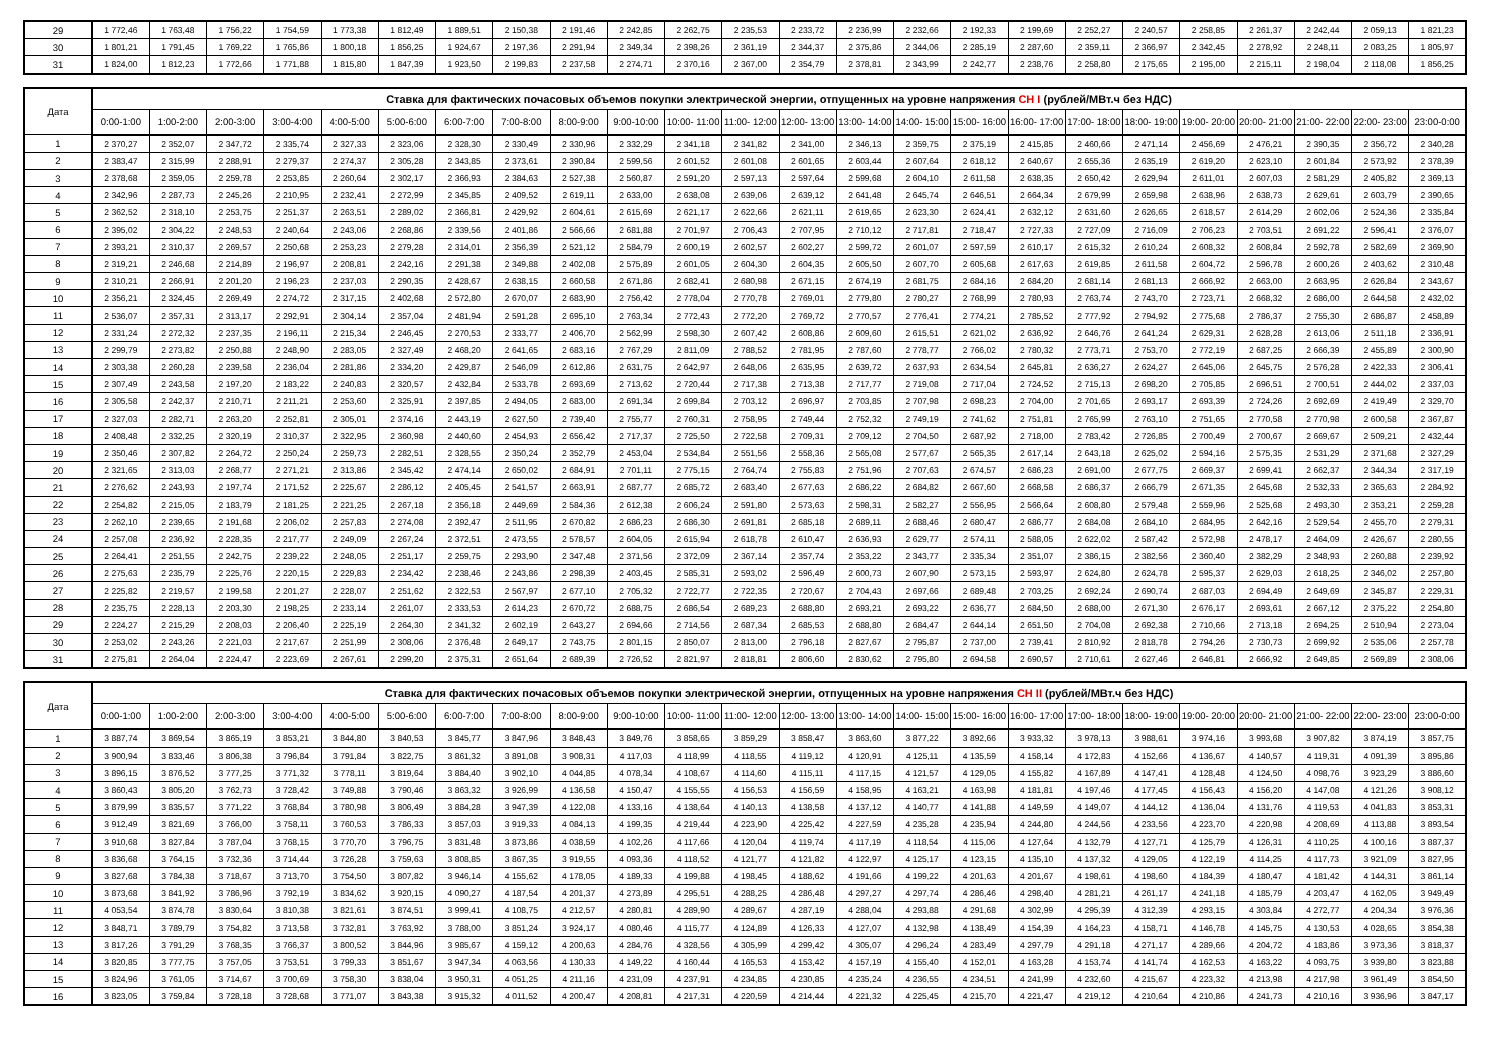| 29 | 1 772,46 | 1 763,48 | 1 756,22 | 1 754,59 | 1 773,38 | 1 812,49 | 1 889,51 | 2 150,38 | 2 191,46 | 2 242,85 | 2 262,75 | 2 235,53 | 2 233,72 | 2 236,99 | 2 232,66 | 2 192,33 | 2 199,69 | 2 252,27 | 2 240,57 | 2 258,85 | 2 261,37 | 2 242,44 | 2 059,13 | 1 821,23 |
| 30 | 1 801,21 | 1 791,45 | 1 769,22 | 1 765,86 | 1 800,18 | 1 856,25 | 1 924,67 | 2 197,36 | 2 291,94 | 2 349,34 | 2 398,26 | 2 361,19 | 2 344,37 | 2 375,86 | 2 344,06 | 2 285,19 | 2 287,60 | 2 359,11 | 2 366,97 | 2 342,45 | 2 278,92 | 2 248,11 | 2 083,25 | 1 805,97 |
| 31 | 1 824,00 | 1 812,23 | 1 772,66 | 1 771,88 | 1 815,80 | 1 847,39 | 1 923,50 | 2 199,83 | 2 237,58 | 2 274,71 | 2 370,16 | 2 367,00 | 2 354,79 | 2 378,81 | 2 343,99 | 2 242,77 | 2 238,76 | 2 258,80 | 2 175,65 | 2 195,00 | 2 215,11 | 2 198,04 | 2 118,08 | 1 856,25 |
| Дата | Ставка для фактических почасовых объемов покупки электрической энергии, отпущенных на уровне напряжения СН I (рублей/МВт.ч без НДС) | | | | | | | | | | | | | | | | | | | | | | | |
| --- | --- | --- | --- | --- | --- | --- | --- | --- | --- | --- | --- | --- | --- | --- | --- | --- | --- | --- | --- | --- | --- | --- | --- | --- |
| | 0:00-1:00 | 1:00-2:00 | 2:00-3:00 | 3:00-4:00 | 4:00-5:00 | 5:00-6:00 | 6:00-7:00 | 7:00-8:00 | 8:00-9:00 | 9:00-10:00 | 10:00- 11:00 | 11:00- 12:00 | 12:00- 13:00 | 13:00- 14:00 | 14:00- 15:00 | 15:00- 16:00 | 16:00- 17:00 | 17:00- 18:00 | 18:00- 19:00 | 19:00- 20:00 | 20:00- 21:00 | 21:00- 22:00 | 22:00- 23:00 | 23:00-0:00 |
| 1 | 2 370,27 | 2 352,07 | 2 347,72 | 2 335,74 | 2 327,33 | 2 323,06 | 2 328,30 | 2 330,49 | 2 330,96 | 2 332,29 | 2 341,18 | 2 341,82 | 2 341,00 | 2 346,13 | 2 359,75 | 2 375,19 | 2 415,85 | 2 460,66 | 2 471,14 | 2 456,69 | 2 476,21 | 2 390,35 | 2 356,72 | 2 340,28 |
| 2 | 2 383,47 | 2 315,99 | 2 288,91 | 2 279,37 | 2 274,37 | 2 305,28 | 2 343,85 | 2 373,61 | 2 390,84 | 2 599,56 | 2 601,52 | 2 601,08 | 2 601,65 | 2 603,44 | 2 607,64 | 2 618,12 | 2 640,67 | 2 655,36 | 2 635,19 | 2 619,20 | 2 623,10 | 2 601,84 | 2 573,92 | 2 378,39 |
| 3 | 2 378,68 | 2 359,05 | 2 259,78 | 2 253,85 | 2 260,64 | 2 302,17 | 2 366,93 | 2 384,63 | 2 527,38 | 2 560,87 | 2 591,20 | 2 597,13 | 2 597,64 | 2 599,68 | 2 604,10 | 2 611,58 | 2 638,35 | 2 650,42 | 2 629,94 | 2 611,01 | 2 607,03 | 2 581,29 | 2 405,82 | 2 369,13 |
| 4 | 2 342,96 | 2 287,73 | 2 245,26 | 2 210,95 | 2 232,41 | 2 272,99 | 2 345,85 | 2 409,52 | 2 619,11 | 2 633,00 | 2 638,08 | 2 639,06 | 2 639,12 | 2 641,48 | 2 645,74 | 2 646,51 | 2 664,34 | 2 679,99 | 2 659,98 | 2 638,96 | 2 638,73 | 2 629,61 | 2 603,79 | 2 390,65 |
| 5 | 2 362,52 | 2 318,10 | 2 253,75 | 2 251,37 | 2 263,51 | 2 289,02 | 2 366,81 | 2 429,92 | 2 604,61 | 2 615,69 | 2 621,17 | 2 622,66 | 2 621,11 | 2 619,65 | 2 623,30 | 2 624,41 | 2 632,12 | 2 631,60 | 2 626,65 | 2 618,57 | 2 614,29 | 2 602,06 | 2 524,36 | 2 335,84 |
| 6 | 2 395,02 | 2 304,22 | 2 248,53 | 2 240,64 | 2 243,06 | 2 268,86 | 2 339,56 | 2 401,86 | 2 566,66 | 2 681,88 | 2 701,97 | 2 706,43 | 2 707,95 | 2 710,12 | 2 717,81 | 2 718,47 | 2 727,33 | 2 727,09 | 2 716,09 | 2 706,23 | 2 703,51 | 2 691,22 | 2 596,41 | 2 376,07 |
| 7 | 2 393,21 | 2 310,37 | 2 269,57 | 2 250,68 | 2 253,23 | 2 279,28 | 2 314,01 | 2 356,39 | 2 521,12 | 2 584,79 | 2 600,19 | 2 602,57 | 2 602,27 | 2 599,72 | 2 601,07 | 2 597,59 | 2 610,17 | 2 615,32 | 2 610,24 | 2 608,32 | 2 608,84 | 2 592,78 | 2 582,69 | 2 369,90 |
| 8 | 2 319,21 | 2 246,68 | 2 214,89 | 2 196,97 | 2 208,81 | 2 242,16 | 2 291,38 | 2 349,88 | 2 402,08 | 2 575,89 | 2 601,05 | 2 604,30 | 2 604,35 | 2 605,50 | 2 607,70 | 2 605,68 | 2 617,63 | 2 619,85 | 2 611,58 | 2 604,72 | 2 596,78 | 2 600,26 | 2 403,62 | 2 310,48 |
| 9 | 2 310,21 | 2 266,91 | 2 201,20 | 2 196,23 | 2 237,03 | 2 290,35 | 2 428,67 | 2 638,15 | 2 660,58 | 2 671,86 | 2 682,41 | 2 680,98 | 2 671,15 | 2 674,19 | 2 681,75 | 2 684,16 | 2 684,20 | 2 681,14 | 2 681,13 | 2 666,92 | 2 663,00 | 2 663,95 | 2 626,84 | 2 343,67 |
| 10 | 2 356,21 | 2 324,45 | 2 269,49 | 2 274,72 | 2 317,15 | 2 402,68 | 2 572,80 | 2 670,07 | 2 683,90 | 2 756,42 | 2 778,04 | 2 770,78 | 2 769,01 | 2 779,80 | 2 780,27 | 2 768,99 | 2 780,93 | 2 763,74 | 2 743,70 | 2 723,71 | 2 668,32 | 2 686,00 | 2 644,58 | 2 432,02 |
| 11 | 2 536,07 | 2 357,31 | 2 313,17 | 2 292,91 | 2 304,14 | 2 357,04 | 2 481,94 | 2 591,28 | 2 695,10 | 2 763,34 | 2 772,43 | 2 772,20 | 2 769,72 | 2 770,57 | 2 776,41 | 2 774,21 | 2 785,52 | 2 777,92 | 2 794,92 | 2 775,68 | 2 786,37 | 2 755,30 | 2 686,87 | 2 458,89 |
| 12 | 2 331,24 | 2 272,32 | 2 237,35 | 2 196,11 | 2 215,34 | 2 246,45 | 2 270,53 | 2 333,77 | 2 406,70 | 2 562,99 | 2 598,30 | 2 607,42 | 2 608,86 | 2 609,60 | 2 615,51 | 2 621,02 | 2 636,92 | 2 646,76 | 2 641,24 | 2 629,31 | 2 628,28 | 2 613,06 | 2 511,18 | 2 336,91 |
| 13 | 2 299,79 | 2 273,82 | 2 250,88 | 2 248,90 | 2 283,05 | 2 327,49 | 2 468,20 | 2 641,65 | 2 683,16 | 2 767,29 | 2 811,09 | 2 788,52 | 2 781,95 | 2 787,60 | 2 778,77 | 2 766,02 | 2 780,32 | 2 773,71 | 2 753,70 | 2 772,19 | 2 687,25 | 2 666,39 | 2 455,89 | 2 300,90 |
| 14 | 2 303,38 | 2 260,28 | 2 239,58 | 2 236,04 | 2 281,86 | 2 334,20 | 2 429,87 | 2 546,09 | 2 612,86 | 2 631,75 | 2 642,97 | 2 648,06 | 2 635,95 | 2 639,72 | 2 637,93 | 2 634,54 | 2 645,81 | 2 636,27 | 2 624,27 | 2 645,06 | 2 645,75 | 2 576,28 | 2 422,33 | 2 306,41 |
| 15 | 2 307,49 | 2 243,58 | 2 197,20 | 2 183,22 | 2 240,83 | 2 320,57 | 2 432,84 | 2 533,78 | 2 693,69 | 2 713,62 | 2 720,44 | 2 717,38 | 2 713,38 | 2 717,77 | 2 719,08 | 2 717,04 | 2 724,52 | 2 715,13 | 2 698,20 | 2 705,85 | 2 696,51 | 2 700,51 | 2 444,02 | 2 337,03 |
| 16 | 2 305,58 | 2 242,37 | 2 210,71 | 2 211,21 | 2 253,60 | 2 325,91 | 2 397,85 | 2 494,05 | 2 683,00 | 2 691,34 | 2 699,84 | 2 703,12 | 2 696,97 | 2 703,85 | 2 707,98 | 2 698,23 | 2 704,00 | 2 701,65 | 2 693,17 | 2 693,39 | 2 724,26 | 2 692,69 | 2 419,49 | 2 329,70 |
| 17 | 2 327,03 | 2 282,71 | 2 263,20 | 2 252,81 | 2 305,01 | 2 374,16 | 2 443,19 | 2 627,50 | 2 739,40 | 2 755,77 | 2 760,31 | 2 758,95 | 2 749,44 | 2 752,32 | 2 749,19 | 2 741,62 | 2 751,81 | 2 765,99 | 2 763,10 | 2 751,65 | 2 770,58 | 2 770,98 | 2 600,58 | 2 367,87 |
| 18 | 2 408,48 | 2 332,25 | 2 320,19 | 2 310,37 | 2 322,95 | 2 360,98 | 2 440,60 | 2 454,93 | 2 656,42 | 2 717,37 | 2 725,50 | 2 722,58 | 2 709,31 | 2 709,12 | 2 704,50 | 2 687,92 | 2 718,00 | 2 783,42 | 2 726,85 | 2 700,49 | 2 700,67 | 2 669,67 | 2 509,21 | 2 432,44 |
| 19 | 2 350,46 | 2 307,82 | 2 264,72 | 2 250,24 | 2 259,73 | 2 282,51 | 2 328,55 | 2 350,24 | 2 352,79 | 2 453,04 | 2 534,84 | 2 551,56 | 2 558,36 | 2 565,08 | 2 577,67 | 2 565,35 | 2 617,14 | 2 643,18 | 2 625,02 | 2 594,16 | 2 575,35 | 2 531,29 | 2 371,68 | 2 327,29 |
| 20 | 2 321,65 | 2 313,03 | 2 268,77 | 2 271,21 | 2 313,86 | 2 345,42 | 2 474,14 | 2 650,02 | 2 684,91 | 2 701,11 | 2 775,15 | 2 764,74 | 2 755,83 | 2 751,96 | 2 707,63 | 2 674,57 | 2 686,23 | 2 691,00 | 2 677,75 | 2 669,37 | 2 699,41 | 2 662,37 | 2 344,34 | 2 317,19 |
| 21 | 2 276,62 | 2 243,93 | 2 197,74 | 2 171,52 | 2 225,67 | 2 286,12 | 2 405,45 | 2 541,57 | 2 663,91 | 2 687,77 | 2 685,72 | 2 683,40 | 2 677,63 | 2 686,22 | 2 684,82 | 2 667,60 | 2 668,58 | 2 686,37 | 2 666,79 | 2 671,35 | 2 645,68 | 2 532,33 | 2 365,63 | 2 284,92 |
| 22 | 2 254,82 | 2 215,05 | 2 183,79 | 2 181,25 | 2 221,25 | 2 267,18 | 2 356,18 | 2 449,69 | 2 584,36 | 2 612,38 | 2 606,24 | 2 591,80 | 2 573,63 | 2 598,31 | 2 582,27 | 2 556,95 | 2 566,64 | 2 608,80 | 2 579,48 | 2 559,96 | 2 525,68 | 2 493,30 | 2 353,21 | 2 259,28 |
| 23 | 2 262,10 | 2 239,65 | 2 191,68 | 2 206,02 | 2 257,83 | 2 274,08 | 2 392,47 | 2 511,95 | 2 670,82 | 2 686,23 | 2 686,30 | 2 691,81 | 2 685,18 | 2 689,11 | 2 688,46 | 2 680,47 | 2 686,77 | 2 684,08 | 2 684,10 | 2 684,95 | 2 642,16 | 2 529,54 | 2 455,70 | 2 279,31 |
| 24 | 2 257,08 | 2 236,92 | 2 228,35 | 2 217,77 | 2 249,09 | 2 267,24 | 2 372,51 | 2 473,55 | 2 578,57 | 2 604,05 | 2 615,94 | 2 618,78 | 2 610,47 | 2 636,93 | 2 629,77 | 2 574,11 | 2 588,05 | 2 622,02 | 2 587,42 | 2 572,98 | 2 478,17 | 2 464,09 | 2 426,67 | 2 280,55 |
| 25 | 2 264,41 | 2 251,55 | 2 242,75 | 2 239,22 | 2 248,05 | 2 251,17 | 2 259,75 | 2 293,90 | 2 347,48 | 2 371,56 | 2 372,09 | 2 367,14 | 2 357,74 | 2 353,22 | 2 343,77 | 2 335,34 | 2 351,07 | 2 386,15 | 2 382,56 | 2 360,40 | 2 382,29 | 2 348,93 | 2 260,88 | 2 239,92 |
| 26 | 2 275,63 | 2 235,79 | 2 225,76 | 2 220,15 | 2 229,83 | 2 234,42 | 2 238,46 | 2 243,86 | 2 298,39 | 2 403,45 | 2 585,31 | 2 593,02 | 2 596,49 | 2 600,73 | 2 607,90 | 2 573,15 | 2 593,97 | 2 624,80 | 2 624,78 | 2 595,37 | 2 629,03 | 2 618,25 | 2 346,02 | 2 257,80 |
| 27 | 2 225,82 | 2 219,57 | 2 199,58 | 2 201,27 | 2 228,07 | 2 251,62 | 2 322,53 | 2 567,97 | 2 677,10 | 2 705,32 | 2 722,77 | 2 722,35 | 2 720,67 | 2 704,43 | 2 697,66 | 2 689,48 | 2 703,25 | 2 692,24 | 2 690,74 | 2 687,03 | 2 694,49 | 2 649,69 | 2 345,87 | 2 229,31 |
| 28 | 2 235,75 | 2 228,13 | 2 203,30 | 2 198,25 | 2 233,14 | 2 261,07 | 2 333,53 | 2 614,23 | 2 670,72 | 2 688,75 | 2 686,54 | 2 689,23 | 2 688,80 | 2 693,21 | 2 693,22 | 2 636,77 | 2 684,50 | 2 688,00 | 2 671,30 | 2 676,17 | 2 693,61 | 2 667,12 | 2 375,22 | 2 254,80 |
| 29 | 2 224,27 | 2 215,29 | 2 208,03 | 2 206,40 | 2 225,19 | 2 264,30 | 2 341,32 | 2 602,19 | 2 643,27 | 2 694,66 | 2 714,56 | 2 687,34 | 2 685,53 | 2 688,80 | 2 684,47 | 2 644,14 | 2 651,50 | 2 704,08 | 2 692,38 | 2 710,66 | 2 713,18 | 2 694,25 | 2 510,94 | 2 273,04 |
| 30 | 2 253,02 | 2 243,26 | 2 221,03 | 2 217,67 | 2 251,99 | 2 308,06 | 2 376,48 | 2 649,17 | 2 743,75 | 2 801,15 | 2 850,07 | 2 813,00 | 2 796,18 | 2 827,67 | 2 795,87 | 2 737,00 | 2 739,41 | 2 810,92 | 2 818,78 | 2 794,26 | 2 730,73 | 2 699,92 | 2 535,06 | 2 257,78 |
| 31 | 2 275,81 | 2 264,04 | 2 224,47 | 2 223,69 | 2 267,61 | 2 299,20 | 2 375,31 | 2 651,64 | 2 689,39 | 2 726,52 | 2 821,97 | 2 818,81 | 2 806,60 | 2 830,62 | 2 795,80 | 2 694,58 | 2 690,57 | 2 710,61 | 2 627,46 | 2 646,81 | 2 666,92 | 2 649,85 | 2 569,89 | 2 308,06 |
| Дата | Ставка для фактических почасовых объемов покупки электрической энергии, отпущенных на уровне напряжения СН II (рублей/МВт.ч без НДС) | | | | | | | | | | | | | | | | | | | | | | | |
| --- | --- | --- | --- | --- | --- | --- | --- | --- | --- | --- | --- | --- | --- | --- | --- | --- | --- | --- | --- | --- | --- | --- | --- | --- |
| | 0:00-1:00 | 1:00-2:00 | 2:00-3:00 | 3:00-4:00 | 4:00-5:00 | 5:00-6:00 | 6:00-7:00 | 7:00-8:00 | 8:00-9:00 | 9:00-10:00 | 10:00- 11:00 | 11:00- 12:00 | 12:00- 13:00 | 13:00- 14:00 | 14:00- 15:00 | 15:00- 16:00 | 16:00- 17:00 | 17:00- 18:00 | 18:00- 19:00 | 19:00- 20:00 | 20:00- 21:00 | 21:00- 22:00 | 22:00- 23:00 | 23:00-0:00 |
| 1 | 3 887,74 | 3 869,54 | 3 865,19 | 3 853,21 | 3 844,80 | 3 840,53 | 3 845,77 | 3 847,96 | 3 848,43 | 3 849,76 | 3 858,65 | 3 859,29 | 3 858,47 | 3 863,60 | 3 877,22 | 3 892,66 | 3 933,32 | 3 978,13 | 3 988,61 | 3 974,16 | 3 993,68 | 3 907,82 | 3 874,19 | 3 857,75 |
| 2 | 3 900,94 | 3 833,46 | 3 806,38 | 3 796,84 | 3 791,84 | 3 822,75 | 3 861,32 | 3 891,08 | 3 908,31 | 4 117,03 | 4 118,99 | 4 118,55 | 4 119,12 | 4 120,91 | 4 125,11 | 4 135,59 | 4 158,14 | 4 172,83 | 4 152,66 | 4 136,67 | 4 140,57 | 4 119,31 | 4 091,39 | 3 895,86 |
| 3 | 3 896,15 | 3 876,52 | 3 777,25 | 3 771,32 | 3 778,11 | 3 819,64 | 3 884,40 | 3 902,10 | 4 044,85 | 4 078,34 | 4 108,67 | 4 114,60 | 4 115,11 | 4 117,15 | 4 121,57 | 4 129,05 | 4 155,82 | 4 167,89 | 4 147,41 | 4 128,48 | 4 124,50 | 4 098,76 | 3 923,29 | 3 886,60 |
| 4 | 3 860,43 | 3 805,20 | 3 762,73 | 3 728,42 | 3 749,88 | 3 790,46 | 3 863,32 | 3 926,99 | 4 136,58 | 4 150,47 | 4 155,55 | 4 156,53 | 4 156,59 | 4 158,95 | 4 163,21 | 4 163,98 | 4 181,81 | 4 197,46 | 4 177,45 | 4 156,43 | 4 156,20 | 4 147,08 | 4 121,26 | 3 908,12 |
| 5 | 3 879,99 | 3 835,57 | 3 771,22 | 3 768,84 | 3 780,98 | 3 806,49 | 3 884,28 | 3 947,39 | 4 122,08 | 4 133,16 | 4 138,64 | 4 140,13 | 4 138,58 | 4 137,12 | 4 140,77 | 4 141,88 | 4 149,59 | 4 149,07 | 4 144,12 | 4 136,04 | 4 131,76 | 4 119,53 | 4 041,83 | 3 853,31 |
| 6 | 3 912,49 | 3 821,69 | 3 766,00 | 3 758,11 | 3 760,53 | 3 786,33 | 3 857,03 | 3 919,33 | 4 084,13 | 4 199,35 | 4 219,44 | 4 223,90 | 4 225,42 | 4 227,59 | 4 235,28 | 4 235,94 | 4 244,80 | 4 244,56 | 4 233,56 | 4 223,70 | 4 220,98 | 4 208,69 | 4 113,88 | 3 893,54 |
| 7 | 3 910,68 | 3 827,84 | 3 787,04 | 3 768,15 | 3 770,70 | 3 796,75 | 3 831,48 | 3 873,86 | 4 038,59 | 4 102,26 | 4 117,66 | 4 120,04 | 4 119,74 | 4 117,19 | 4 118,54 | 4 115,06 | 4 127,64 | 4 132,79 | 4 127,71 | 4 125,79 | 4 126,31 | 4 110,25 | 4 100,16 | 3 887,37 |
| 8 | 3 836,68 | 3 764,15 | 3 732,36 | 3 714,44 | 3 726,28 | 3 759,63 | 3 808,85 | 3 867,35 | 3 919,55 | 4 093,36 | 4 118,52 | 4 121,77 | 4 121,82 | 4 122,97 | 4 125,17 | 4 123,15 | 4 135,10 | 4 137,32 | 4 129,05 | 4 122,19 | 4 114,25 | 4 117,73 | 3 921,09 | 3 827,95 |
| 9 | 3 827,68 | 3 784,38 | 3 718,67 | 3 713,70 | 3 754,50 | 3 807,82 | 3 946,14 | 4 155,62 | 4 178,05 | 4 189,33 | 4 199,88 | 4 198,45 | 4 188,62 | 4 191,66 | 4 199,22 | 4 201,63 | 4 201,67 | 4 198,61 | 4 198,60 | 4 184,39 | 4 180,47 | 4 181,42 | 4 144,31 | 3 861,14 |
| 10 | 3 873,68 | 3 841,92 | 3 786,96 | 3 792,19 | 3 834,62 | 3 920,15 | 4 090,27 | 4 187,54 | 4 201,37 | 4 273,89 | 4 295,51 | 4 288,25 | 4 286,48 | 4 297,27 | 4 297,74 | 4 286,46 | 4 298,40 | 4 281,21 | 4 261,17 | 4 241,18 | 4 185,79 | 4 203,47 | 4 162,05 | 3 949,49 |
| 11 | 4 053,54 | 3 874,78 | 3 830,64 | 3 810,38 | 3 821,61 | 3 874,51 | 3 999,41 | 4 108,75 | 4 212,57 | 4 280,81 | 4 289,90 | 4 289,67 | 4 287,19 | 4 288,04 | 4 293,88 | 4 291,68 | 4 302,99 | 4 295,39 | 4 312,39 | 4 293,15 | 4 303,84 | 4 272,77 | 4 204,34 | 3 976,36 |
| 12 | 3 848,71 | 3 789,79 | 3 754,82 | 3 713,58 | 3 732,81 | 3 763,92 | 3 788,00 | 3 851,24 | 3 924,17 | 4 080,46 | 4 115,77 | 4 124,89 | 4 126,33 | 4 127,07 | 4 132,98 | 4 138,49 | 4 154,39 | 4 164,23 | 4 158,71 | 4 146,78 | 4 145,75 | 4 130,53 | 4 028,65 | 3 854,38 |
| 13 | 3 817,26 | 3 791,29 | 3 768,35 | 3 766,37 | 3 800,52 | 3 844,96 | 3 985,67 | 4 159,12 | 4 200,63 | 4 284,76 | 4 328,56 | 4 305,99 | 4 299,42 | 4 305,07 | 4 296,24 | 4 283,49 | 4 297,79 | 4 291,18 | 4 271,17 | 4 289,66 | 4 204,72 | 4 183,86 | 3 973,36 | 3 818,37 |
| 14 | 3 820,85 | 3 777,75 | 3 757,05 | 3 753,51 | 3 799,33 | 3 851,67 | 3 947,34 | 4 063,56 | 4 130,33 | 4 149,22 | 4 160,44 | 4 165,53 | 4 153,42 | 4 157,19 | 4 155,40 | 4 152,01 | 4 163,28 | 4 153,74 | 4 141,74 | 4 162,53 | 4 163,22 | 4 093,75 | 3 939,80 | 3 823,88 |
| 15 | 3 824,96 | 3 761,05 | 3 714,67 | 3 700,69 | 3 758,30 | 3 838,04 | 3 950,31 | 4 051,25 | 4 211,16 | 4 231,09 | 4 237,91 | 4 234,85 | 4 230,85 | 4 235,24 | 4 236,55 | 4 234,51 | 4 241,99 | 4 232,60 | 4 215,67 | 4 223,32 | 4 213,98 | 4 217,98 | 3 961,49 | 3 854,50 |
| 16 | 3 823,05 | 3 759,84 | 3 728,18 | 3 728,68 | 3 771,07 | 3 843,38 | 3 915,32 | 4 011,52 | 4 200,47 | 4 208,81 | 4 217,31 | 4 220,59 | 4 214,44 | 4 221,32 | 4 225,45 | 4 215,70 | 4 221,47 | 4 219,12 | 4 210,64 | 4 210,86 | 4 241,73 | 4 210,16 | 3 936,96 | 3 847,17 |